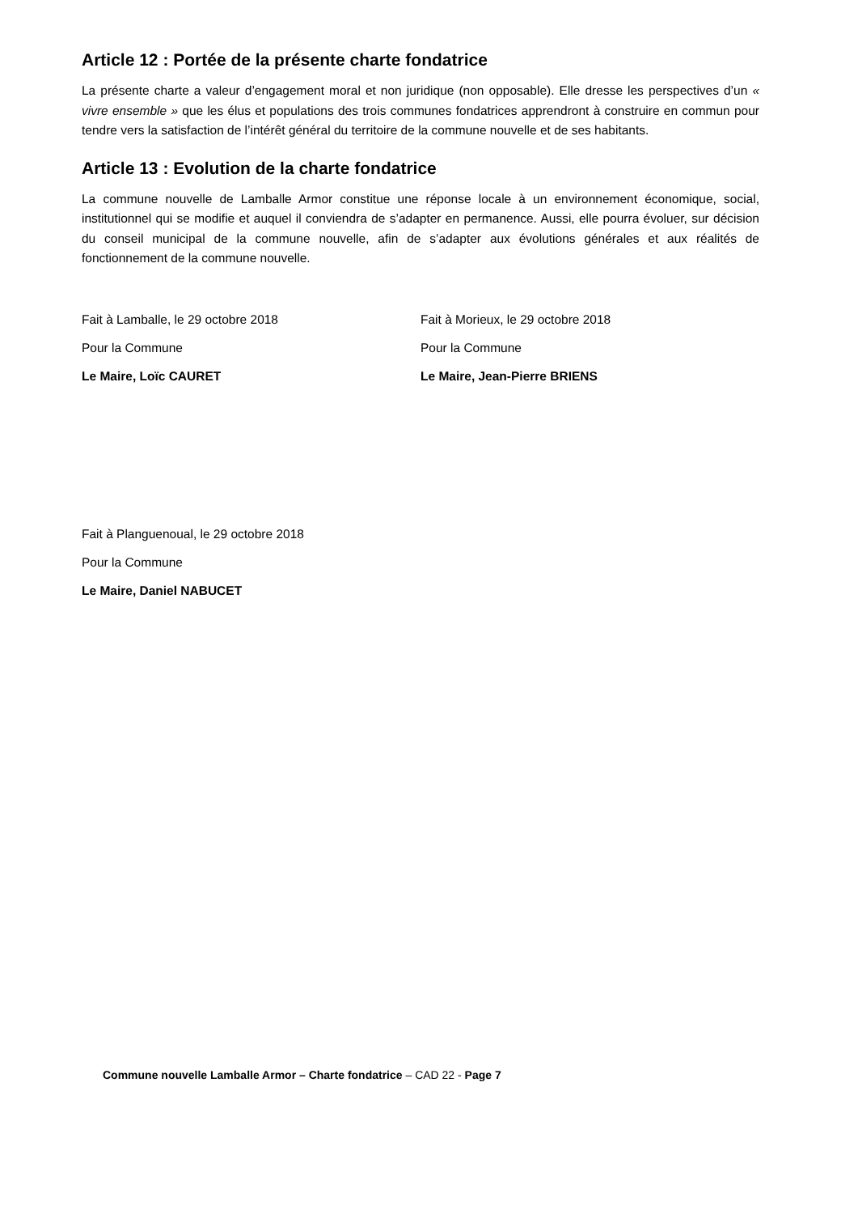Article 12 : Portée de la présente charte fondatrice
La présente charte a valeur d’engagement moral et non juridique (non opposable). Elle dresse les perspectives d’un « vivre ensemble » que les élus et populations des trois communes fondatrices apprendront à construire en commun pour tendre vers la satisfaction de l’intérêt général du territoire de la commune nouvelle et de ses habitants.
Article 13 : Evolution de la charte fondatrice
La commune nouvelle de Lamballe Armor constitue une réponse locale à un environnement économique, social, institutionnel qui se modifie et auquel il conviendra de s’adapter en permanence. Aussi, elle pourra évoluer, sur décision du conseil municipal de la commune nouvelle, afin de s’adapter aux évolutions générales et aux réalités de fonctionnement de la commune nouvelle.
Fait à Lamballe, le 29 octobre 2018
Pour la Commune
Le Maire, Loïc CAURET
Fait à Morieux, le 29 octobre 2018
Pour la Commune
Le Maire, Jean-Pierre BRIENS
Fait à Planguenoual, le 29 octobre 2018
Pour la Commune
Le Maire, Daniel NABUCET
Commune nouvelle Lamballe Armor – Charte fondatrice – CAD 22 - Page 7